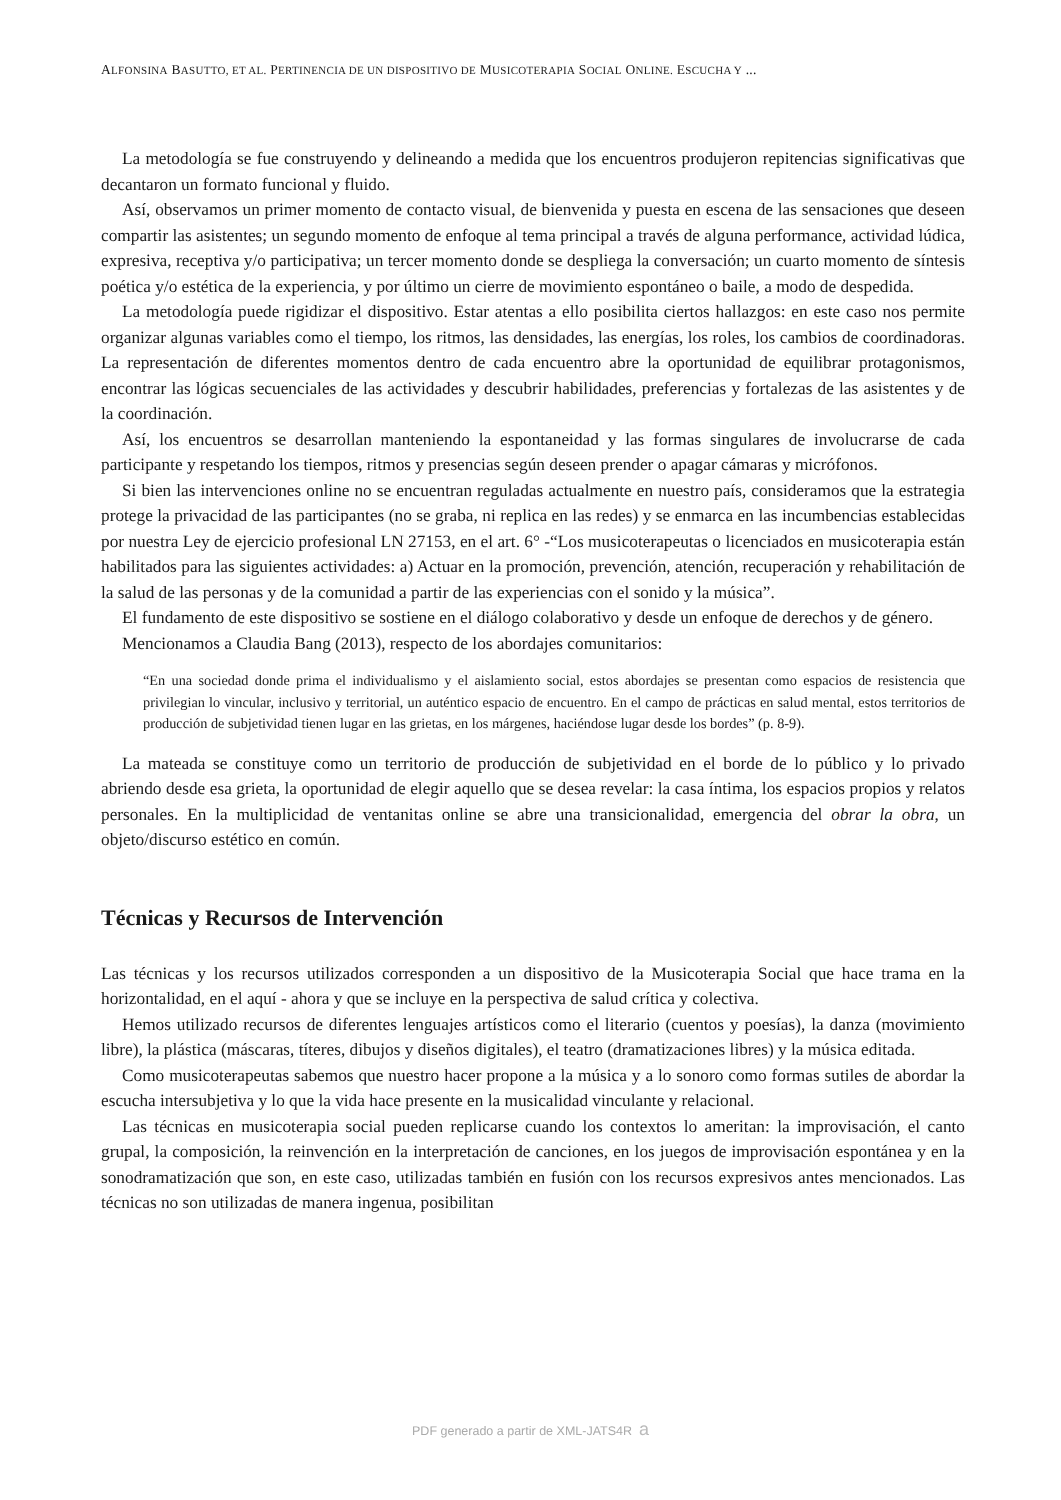ALFONSINA BASUTTO, ET AL. PERTINENCIA DE UN DISPOSITIVO DE MUSICOTERAPIA SOCIAL ONLINE. ESCUCHA Y ...
La metodología se fue construyendo y delineando a medida que los encuentros produjeron repitencias significativas que decantaron un formato funcional y fluido.
Así, observamos un primer momento de contacto visual, de bienvenida y puesta en escena de las sensaciones que deseen compartir las asistentes; un segundo momento de enfoque al tema principal a través de alguna performance, actividad lúdica, expresiva, receptiva y/o participativa; un tercer momento donde se despliega la conversación; un cuarto momento de síntesis poética y/o estética de la experiencia, y por último un cierre de movimiento espontáneo o baile, a modo de despedida.
La metodología puede rigidizar el dispositivo. Estar atentas a ello posibilita ciertos hallazgos: en este caso nos permite organizar algunas variables como el tiempo, los ritmos, las densidades, las energías, los roles, los cambios de coordinadoras. La representación de diferentes momentos dentro de cada encuentro abre la oportunidad de equilibrar protagonismos, encontrar las lógicas secuenciales de las actividades y descubrir habilidades, preferencias y fortalezas de las asistentes y de la coordinación.
Así, los encuentros se desarrollan manteniendo la espontaneidad y las formas singulares de involucrarse de cada participante y respetando los tiempos, ritmos y presencias según deseen prender o apagar cámaras y micrófonos.
Si bien las intervenciones online no se encuentran reguladas actualmente en nuestro país, consideramos que la estrategia protege la privacidad de las participantes (no se graba, ni replica en las redes) y se enmarca en las incumbencias establecidas por nuestra Ley de ejercicio profesional LN 27153, en el art. 6° -“Los musicoterapeutas o licenciados en musicoterapia están habilitados para las siguientes actividades: a) Actuar en la promoción, prevención, atención, recuperación y rehabilitación de la salud de las personas y de la comunidad a partir de las experiencias con el sonido y la música”.
El fundamento de este dispositivo se sostiene en el diálogo colaborativo y desde un enfoque de derechos y de género.
Mencionamos a Claudia Bang (2013), respecto de los abordajes comunitarios:
“En una sociedad donde prima el individualismo y el aislamiento social, estos abordajes se presentan como espacios de resistencia que privilegian lo vincular, inclusivo y territorial, un auténtico espacio de encuentro. En el campo de prácticas en salud mental, estos territorios de producción de subjetividad tienen lugar en las grietas, en los márgenes, haciéndose lugar desde los bordes” (p. 8-9).
La mateada se constituye como un territorio de producción de subjetividad en el borde de lo público y lo privado abriendo desde esa grieta, la oportunidad de elegir aquello que se desea revelar: la casa íntima, los espacios propios y relatos personales. En la multiplicidad de ventanitas online se abre una transicionalidad, emergencia del obrar la obra, un objeto/discurso estético en común.
Técnicas y Recursos de Intervención
Las técnicas y los recursos utilizados corresponden a un dispositivo de la Musicoterapia Social que hace trama en la horizontalidad, en el aquí - ahora y que se incluye en la perspectiva de salud crítica y colectiva.
Hemos utilizado recursos de diferentes lenguajes artísticos como el literario (cuentos y poesías), la danza (movimiento libre), la plástica (máscaras, títeres, dibujos y diseños digitales), el teatro (dramatizaciones libres) y la música editada.
Como musicoterapeutas sabemos que nuestro hacer propone a la música y a lo sonoro como formas sutiles de abordar la escucha intersubjetiva y lo que la vida hace presente en la musicalidad vinculante y relacional.
Las técnicas en musicoterapia social pueden replicarse cuando los contextos lo ameritan: la improvisación, el canto grupal, la composición, la reinvención en la interpretación de canciones, en los juegos de improvisación espontánea y en la sonodramatización que son, en este caso, utilizadas también en fusión con los recursos expresivos antes mencionados. Las técnicas no son utilizadas de manera ingenua, posibilitan
PDF generado a partir de XML-JATS4R a